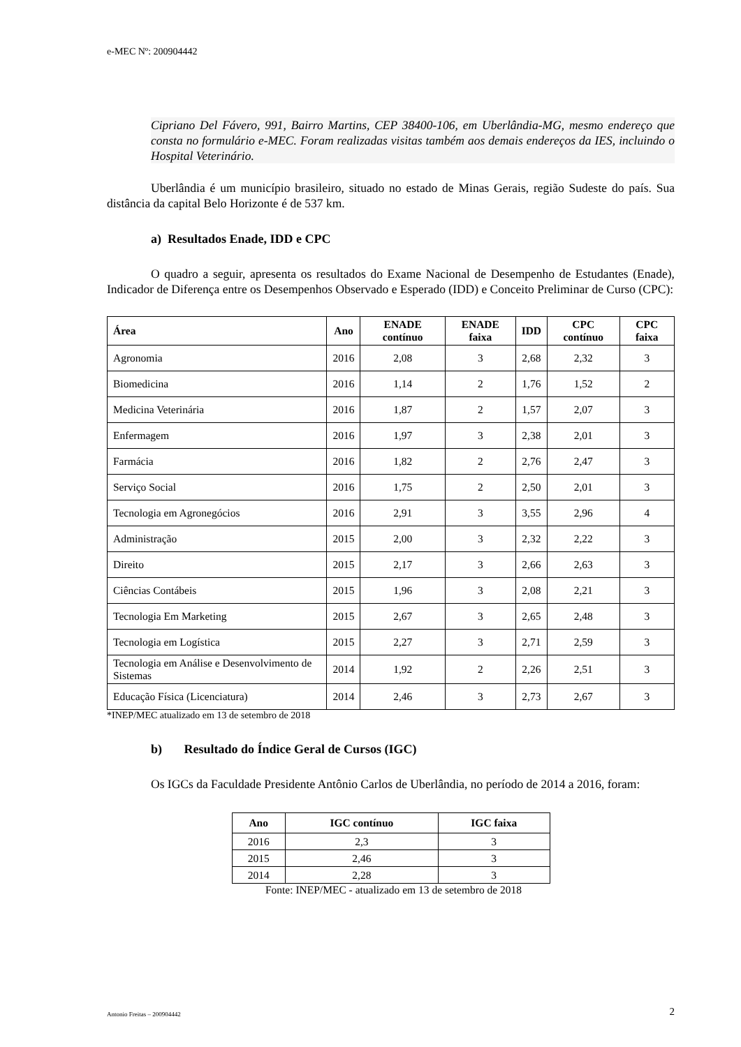e-MEC Nº: 200904442
Cipriano Del Fávero, 991, Bairro Martins, CEP 38400-106, em Uberlândia-MG, mesmo endereço que consta no formulário e-MEC. Foram realizadas visitas também aos demais endereços da IES, incluindo o Hospital Veterinário.
Uberlândia é um município brasileiro, situado no estado de Minas Gerais, região Sudeste do país. Sua distância da capital Belo Horizonte é de 537 km.
a) Resultados Enade, IDD e CPC
O quadro a seguir, apresenta os resultados do Exame Nacional de Desempenho de Estudantes (Enade), Indicador de Diferença entre os Desempenhos Observado e Esperado (IDD) e Conceito Preliminar de Curso (CPC):
| Área | Ano | ENADE contínuo | ENADE faixa | IDD | CPC contínuo | CPC faixa |
| --- | --- | --- | --- | --- | --- | --- |
| Agronomia | 2016 | 2,08 | 3 | 2,68 | 2,32 | 3 |
| Biomedicina | 2016 | 1,14 | 2 | 1,76 | 1,52 | 2 |
| Medicina Veterinária | 2016 | 1,87 | 2 | 1,57 | 2,07 | 3 |
| Enfermagem | 2016 | 1,97 | 3 | 2,38 | 2,01 | 3 |
| Farmácia | 2016 | 1,82 | 2 | 2,76 | 2,47 | 3 |
| Serviço Social | 2016 | 1,75 | 2 | 2,50 | 2,01 | 3 |
| Tecnologia em Agronegócios | 2016 | 2,91 | 3 | 3,55 | 2,96 | 4 |
| Administração | 2015 | 2,00 | 3 | 2,32 | 2,22 | 3 |
| Direito | 2015 | 2,17 | 3 | 2,66 | 2,63 | 3 |
| Ciências Contábeis | 2015 | 1,96 | 3 | 2,08 | 2,21 | 3 |
| Tecnologia Em Marketing | 2015 | 2,67 | 3 | 2,65 | 2,48 | 3 |
| Tecnologia em Logística | 2015 | 2,27 | 3 | 2,71 | 2,59 | 3 |
| Tecnologia em Análise e Desenvolvimento de Sistemas | 2014 | 1,92 | 2 | 2,26 | 2,51 | 3 |
| Educação Física (Licenciatura) | 2014 | 2,46 | 3 | 2,73 | 2,67 | 3 |
*INEP/MEC atualizado em 13 de setembro de 2018
b) Resultado do Índice Geral de Cursos (IGC)
Os IGCs da Faculdade Presidente Antônio Carlos de Uberlândia, no período de 2014 a 2016, foram:
| Ano | IGC contínuo | IGC faixa |
| --- | --- | --- |
| 2016 | 2,3 | 3 |
| 2015 | 2,46 | 3 |
| 2014 | 2,28 | 3 |
Fonte: INEP/MEC - atualizado em 13 de setembro de 2018
Antonio Freitas – 200904442 2